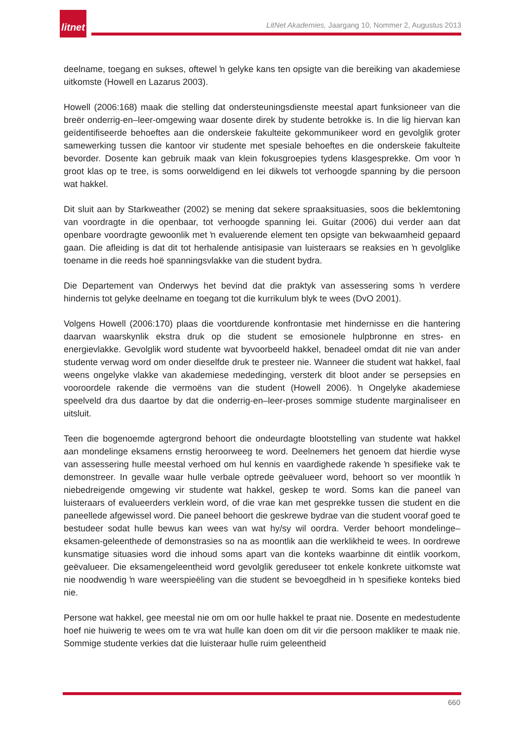litnet
LitNet Akademies, Jaargang 10, Nommer 2, Augustus 2013
deelname, toegang en sukses, oftewel ŉ gelyke kans ten opsigte van die bereiking van akademiese uitkomste (Howell en Lazarus 2003).
Howell (2006:168) maak die stelling dat ondersteuningsdienste meestal apart funksioneer van die breër onderrig-en–leer-omgewing waar dosente direk by studente betrokke is. In die lig hiervan kan geïdentifiseerde behoeftes aan die onderskeie fakulteite gekommunikeer word en gevolglik groter samewerking tussen die kantoor vir studente met spesiale behoeftes en die onderskeie fakulteite bevorder. Dosente kan gebruik maak van klein fokusgroepies tydens klasgesprekke. Om voor ŉ groot klas op te tree, is soms oorweldigend en lei dikwels tot verhoogde spanning by die persoon wat hakkel.
Dit sluit aan by Starkweather (2002) se mening dat sekere spraaksituasies, soos die beklemtoning van voordragte in die openbaar, tot verhoogde spanning lei. Guitar (2006) dui verder aan dat openbare voordragte gewoonlik met ŉ evaluerende element ten opsigte van bekwaamheid gepaard gaan. Die afleiding is dat dit tot herhalende antisipasie van luisteraars se reaksies en ŉ gevolglike toename in die reeds hoë spanningsvlakke van die student bydra.
Die Departement van Onderwys het bevind dat die praktyk van assessering soms ŉ verdere hindernis tot gelyke deelname en toegang tot die kurrikulum blyk te wees (DvO 2001).
Volgens Howell (2006:170) plaas die voortdurende konfrontasie met hindernisse en die hantering daarvan waarskynlik ekstra druk op die student se emosionele hulpbronne en stres- en energievlakke. Gevolglik word studente wat byvoorbeeld hakkel, benadeel omdat dit nie van ander studente verwag word om onder dieselfde druk te presteer nie. Wanneer die student wat hakkel, faal weens ongelyke vlakke van akademiese mededinging, versterk dit bloot ander se persepsies en vooroordele rakende die vermoëns van die student (Howell 2006). ŉ Ongelyke akademiese speelveld dra dus daartoe by dat die onderrig-en–leer-proses sommige studente marginaliseer en uitsluit.
Teen die bogenoemde agtergrond behoort die ondeurdagte blootstelling van studente wat hakkel aan mondelinge eksamens ernstig heroorweeg te word. Deelnemers het genoem dat hierdie wyse van assessering hulle meestal verhoed om hul kennis en vaardighede rakende ŉ spesifieke vak te demonstreer. In gevalle waar hulle verbale optrede geëvalueer word, behoort so ver moontlik ŉ niebedreigende omgewing vir studente wat hakkel, geskep te word. Soms kan die paneel van luisteraars of evalueerders verklein word, of die vrae kan met gesprekke tussen die student en die paneellede afgewissel word. Die paneel behoort die geskrewe bydrae van die student vooraf goed te bestudeer sodat hulle bewus kan wees van wat hy/sy wil oordra. Verder behoort mondelinge–eksamen-geleenthede of demonstrasies so na as moontlik aan die werklikheid te wees. In oordrewe kunsmatige situasies word die inhoud soms apart van die konteks waarbinne dit eintlik voorkom, geëvalueer. Die eksamengeleentheid word gevolglik gereduseer tot enkele konkrete uitkomste wat nie noodwendig ŉ ware weerspieëling van die student se bevoegdheid in ŉ spesifieke konteks bied nie.
Persone wat hakkel, gee meestal nie om om oor hulle hakkel te praat nie. Dosente en medestudente hoef nie huiwerig te wees om te vra wat hulle kan doen om dit vir die persoon makliker te maak nie. Sommige studente verkies dat die luisteraar hulle ruim geleentheid
660